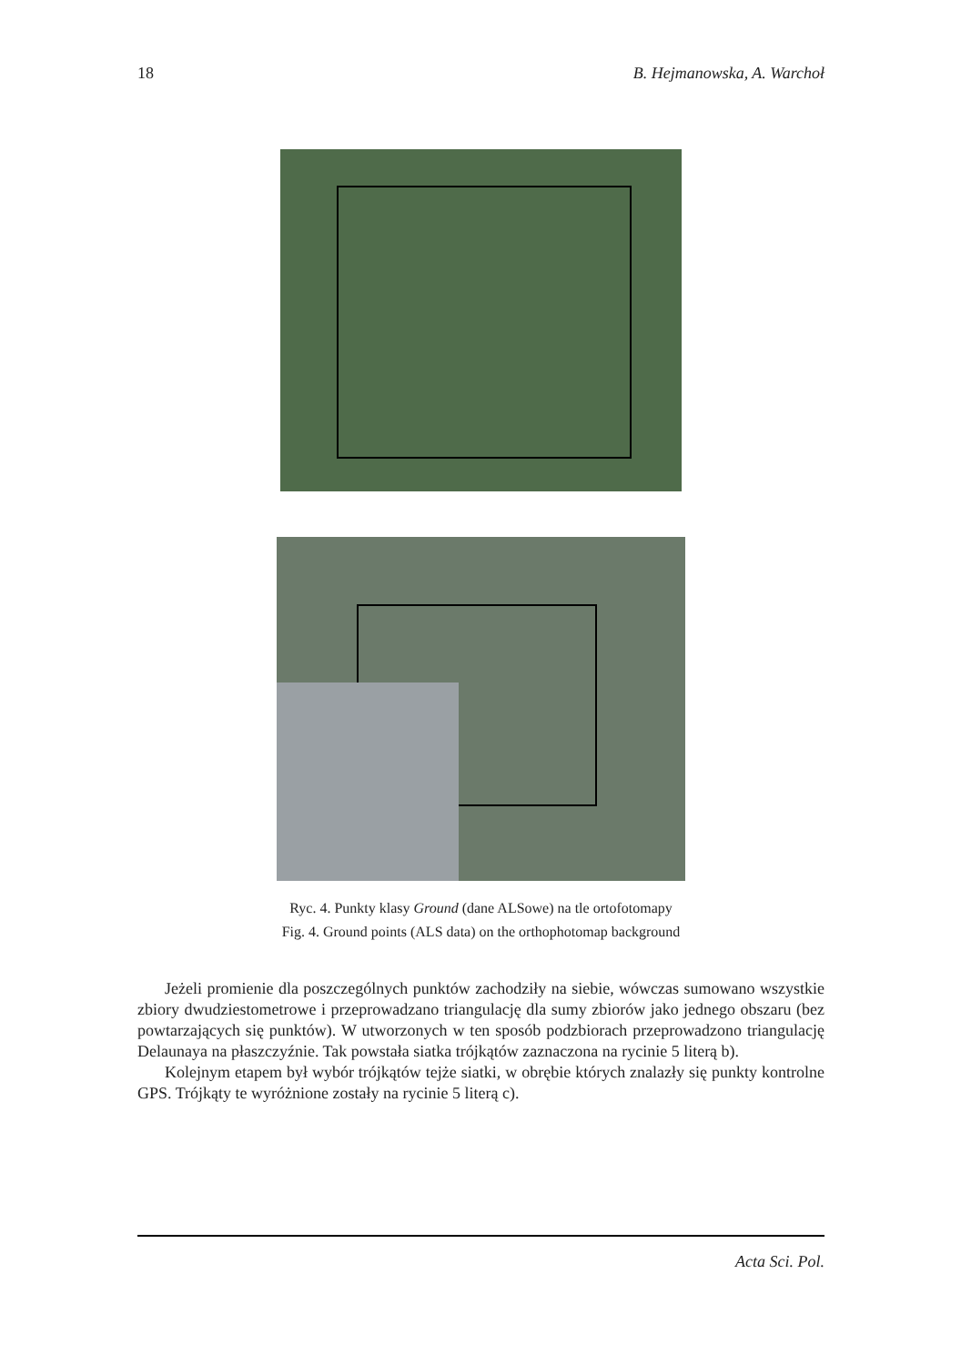18 B. Hejmanowska, A. Warchoł
Ryc. 4. Punkty klasy Ground (dane ALSowe) na tle ortofotomapy
Fig. 4. Ground points (ALS data) on the orthophotomap background
Jeżeli promienie dla poszczególnych punktów zachodziły na siebie, wówczas sumowano wszystkie zbiory dwudziestometrowe i przeprowadzano triangulację dla sumy zbiorów jako jednego obszaru (bez powtarzających się punktów). W utworzonych w ten sposób podzbiorach przeprowadzono triangulację Delaunaya na płaszczyźnie. Tak powstała siatka trójkątów zaznaczona na rycinie 5 literą b).
Kolejnym etapem był wybór trójkątów tejże siatki, w obrębie których znalazły się punkty kontrolne GPS. Trójkąty te wyróżnione zostały na rycinie 5 literą c).
Acta Sci. Pol.